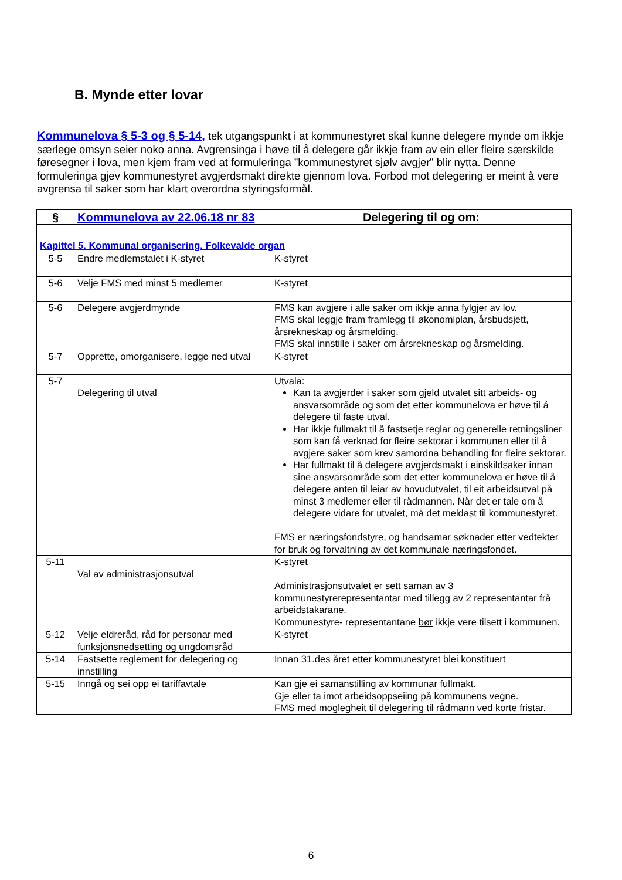B. Mynde etter lovar
Kommunelova § 5-3 og § 5-14, tek utgangspunkt i at kommunestyret skal kunne delegere mynde om ikkje særlege omsyn seier noko anna. Avgrensinga i høve til å delegere går ikkje fram av ein eller fleire særskilde føresegner i lova, men kjem fram ved at formuleringa ”kommunestyret sjølv avgjer” blir nytta. Denne formuleringa gjev kommunestyret avgjerdsmakt direkte gjennom lova. Forbod mot delegering er meint å vere avgrensa til saker som har klart overordna styringsformål.
| § | Kommunelova av 22.06.18 nr 83 | Delegering til og om: |
| --- | --- | --- |
| Kapittel 5. Kommunal organisering. Folkevalde organ | | |
| 5-5 | Endre medlemstalet i K-styret | K-styret |
| 5-6 | Velje FMS med minst 5 medlemer | K-styret |
| 5-6 | Delegere avgjerdmynde | FMS kan avgjere i alle saker om ikkje anna fylgjer av lov. FMS skal leggje fram framlegg til økonomiplan, årsbudsjett, årsrekneskap og årsmelding. FMS skal innstille i saker om årsrekneskap og årsmelding. |
| 5-7 | Opprette, omorganisere, legge ned utval | K-styret |
| 5-7 | Delegering til utval | Utvala: Kan ta avgjerder i saker som gjeld utvalet sitt arbeids- og ansvarsområde og som det etter kommunelova er høve til å delegere til faste utval. Har ikkje fullmakt til å fastsetje reglar og generelle retningsliner som kan få verknad for fleire sektorar i kommunen eller til å avgjere saker som krev samordna behandling for fleire sektorar. Har fullmakt til å delegere avgjerdsmakt i einskildsaker innan sine ansvarsområde som det etter kommunelova er høve til å delegere anten til leiar av hovudutvalet, til eit arbeidsutval på minst 3 medlemer eller til rådmannen. Når det er tale om å delegere vidare for utvalet, må det meldast til kommunestyret. FMS er næringsfondstyre, og handsamar søknader etter vedtekter for bruk og forvaltning av det kommunale næringsfondet. |
| 5-11 | Val av administrasjonsutval | K-styret Administrasjonsutvalet er sett saman av 3 kommunestyrerepresentantar med tillegg av 2 representantar frå arbeidstakarane. Kommunestyre- representantane bør ikkje vere tilsett i kommunen. |
| 5-12 | Velje eldreråd, råd for personar med funksjonsnedsetting og ungdomsråd | K-styret |
| 5-14 | Fastsette reglement for delegering og innstilling | Innan 31.des året etter kommunestyret blei konstituert |
| 5-15 | Inngå og sei opp ei tariffavtale | Kan gje ei samanstilling av kommunar fullmakt. Gje eller ta imot arbeidsoppseiing på kommunens vegne. FMS med moglegheit til delegering til rådmann ved korte fristar. |
6